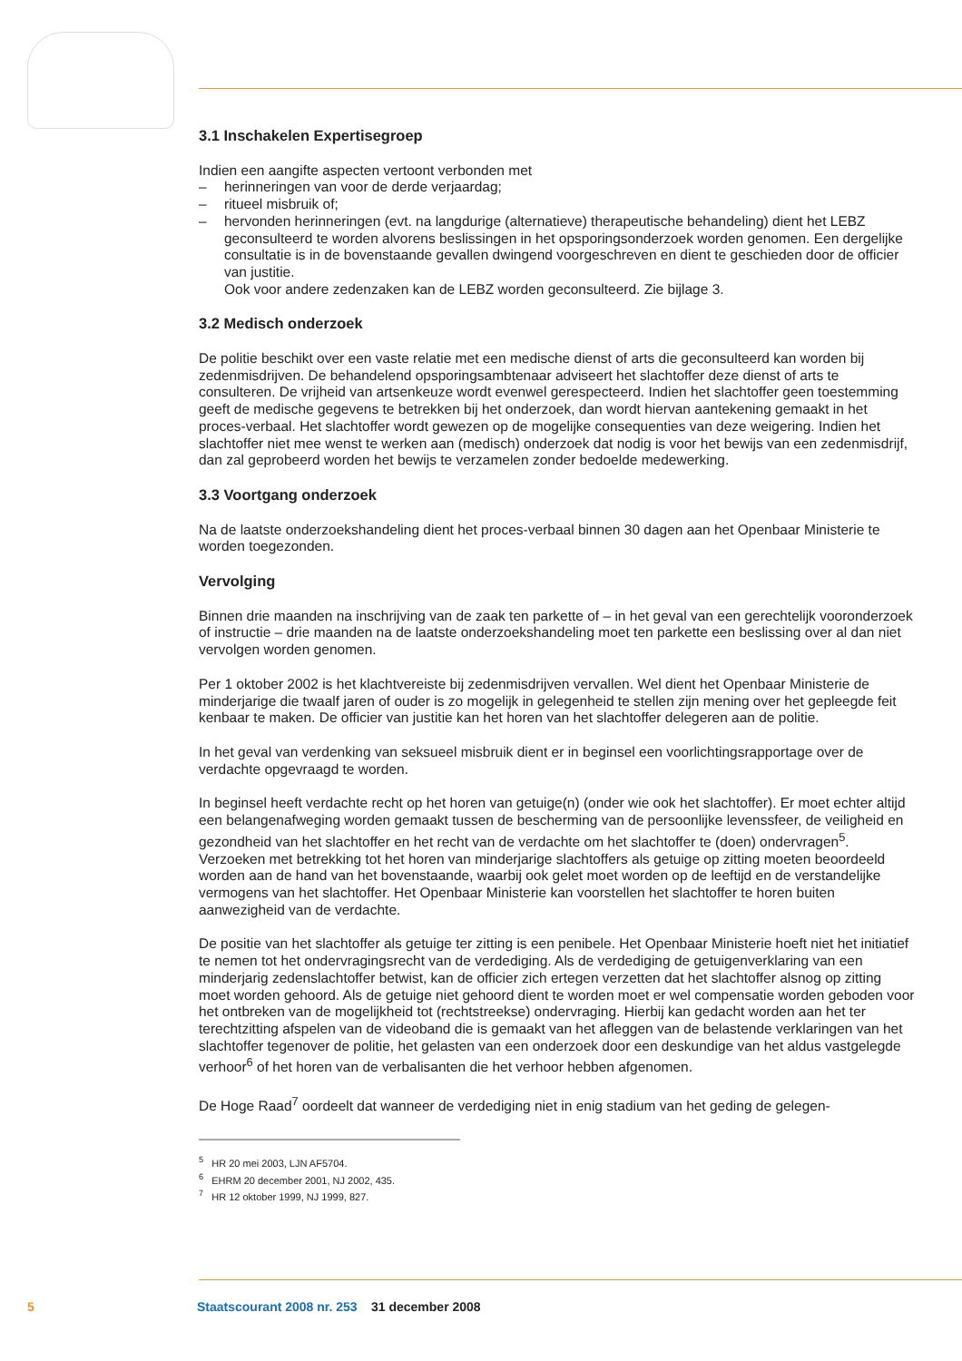3.1 Inschakelen Expertisegroep
Indien een aangifte aspecten vertoont verbonden met
– herinneringen van voor de derde verjaardag;
– ritueel misbruik of;
– hervonden herinneringen (evt. na langdurige (alternatieve) therapeutische behandeling) dient het LEBZ geconsulteerd te worden alvorens beslissingen in het opsporingsonderzoek worden genomen. Een dergelijke consultatie is in de bovenstaande gevallen dwingend voorgeschreven en dient te geschieden door de officier van justitie.
Ook voor andere zedenzaken kan de LEBZ worden geconsulteerd. Zie bijlage 3.
3.2 Medisch onderzoek
De politie beschikt over een vaste relatie met een medische dienst of arts die geconsulteerd kan worden bij zedenmisdrijven. De behandelend opsporingsambtenaar adviseert het slachtoffer deze dienst of arts te consulteren. De vrijheid van artsenkeuze wordt evenwel gerespecteerd. Indien het slachtoffer geen toestemming geeft de medische gegevens te betrekken bij het onderzoek, dan wordt hiervan aantekening gemaakt in het proces-verbaal. Het slachtoffer wordt gewezen op de mogelijke consequenties van deze weigering. Indien het slachtoffer niet mee wenst te werken aan (medisch) onderzoek dat nodig is voor het bewijs van een zedenmisdrijf, dan zal geprobeerd worden het bewijs te verzamelen zonder bedoelde medewerking.
3.3 Voortgang onderzoek
Na de laatste onderzoekshandeling dient het proces-verbaal binnen 30 dagen aan het Openbaar Ministerie te worden toegezonden.
Vervolging
Binnen drie maanden na inschrijving van de zaak ten parkette of – in het geval van een gerechtelijk vooronderzoek of instructie – drie maanden na de laatste onderzoekshandeling moet ten parkette een beslissing over al dan niet vervolgen worden genomen.
Per 1 oktober 2002 is het klachtvereiste bij zedenmisdrijven vervallen. Wel dient het Openbaar Ministerie de minderjarige die twaalf jaren of ouder is zo mogelijk in gelegenheid te stellen zijn mening over het gepleegde feit kenbaar te maken. De officier van justitie kan het horen van het slachtoffer delegeren aan de politie.
In het geval van verdenking van seksueel misbruik dient er in beginsel een voorlichtingsrapportage over de verdachte opgevraagd te worden.
In beginsel heeft verdachte recht op het horen van getuige(n) (onder wie ook het slachtoffer). Er moet echter altijd een belangenafweging worden gemaakt tussen de bescherming van de persoonlijke levenssfeer, de veiligheid en gezondheid van het slachtoffer en het recht van de verdachte om het slachtoffer te (doen) ondervragen<sup>5</sup>.
Verzoeken met betrekking tot het horen van minderjarige slachtoffers als getuige op zitting moeten beoordeeld worden aan de hand van het bovenstaande, waarbij ook gelet moet worden op de leeftijd en de verstandelijke vermogens van het slachtoffer. Het Openbaar Ministerie kan voorstellen het slachtoffer te horen buiten aanwezigheid van de verdachte.
De positie van het slachtoffer als getuige ter zitting is een penibele. Het Openbaar Ministerie hoeft niet het initiatief te nemen tot het ondervragingsrecht van de verdediging. Als de verdediging de getuigen­verklaring van een minderjarig zedenslachtoffer betwist, kan de officier zich ertegen verzetten dat het slachtoffer alsnog op zitting moet worden gehoord. Als de getuige niet gehoord dient te worden moet er wel compensatie worden geboden voor het ontbreken van de mogelijkheid tot (rechtstreekse) ondervraging. Hierbij kan gedacht worden aan het ter terechtzitting afspelen van de videoband die is gemaakt van het afleggen van de belastende verklaringen van het slachtoffer tegenover de politie, het gelasten van een onderzoek door een deskundige van het aldus vastgelegde verhoor<sup>6</sup> of het horen van de verbalisanten die het verhoor hebben afgenomen.
De Hoge Raad<sup>7</sup> oordeelt dat wanneer de verdediging niet in enig stadium van het geding de gelegen-
<sup>5</sup> HR 20 mei 2003, LJN AF5704.
<sup>6</sup> EHRM 20 december 2001, NJ 2002, 435.
<sup>7</sup> HR 12 oktober 1999, NJ 1999, 827.
5 Staatscourant 2008 nr. 253 31 december 2008